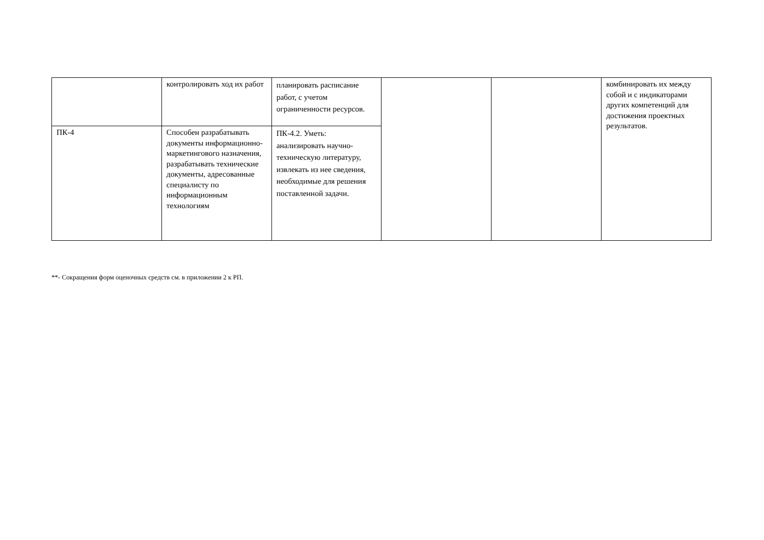| | контролировать ход их работ | планировать расписание работ, с учетом ограниченности ресурсов. | | | комбинировать их между собой и с индикаторами других компетенций для достижения проектных результатов. |
| ПК-4 | Способен разрабатывать документы информационно-маркетингового назначения, разрабатывать технические документы, адресованные специалисту по информационным технологиям | ПК-4.2. Уметь: анализировать научно-техническую литературу, извлекать из нее сведения, необходимые для решения поставленной задачи. | | | |
**- Сокращения форм оценочных средств см. в приложении 2 к РП.